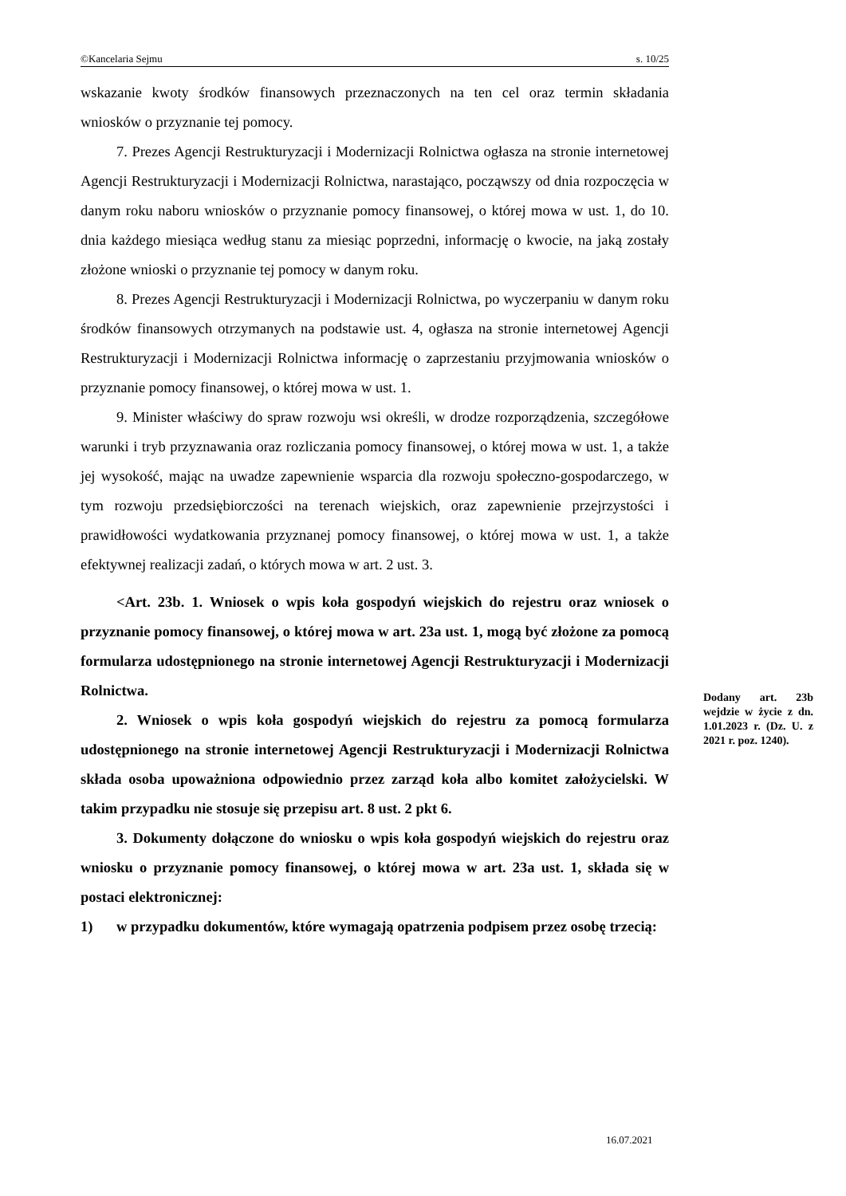©Kancelaria Sejmu s. 10/25
wskazanie kwoty środków finansowych przeznaczonych na ten cel oraz termin składania wniosków o przyznanie tej pomocy.
7. Prezes Agencji Restrukturyzacji i Modernizacji Rolnictwa ogłasza na stronie internetowej Agencji Restrukturyzacji i Modernizacji Rolnictwa, narastająco, począwszy od dnia rozpoczęcia w danym roku naboru wniosków o przyznanie pomocy finansowej, o której mowa w ust. 1, do 10. dnia każdego miesiąca według stanu za miesiąc poprzedni, informację o kwocie, na jaką zostały złożone wnioski o przyznanie tej pomocy w danym roku.
8. Prezes Agencji Restrukturyzacji i Modernizacji Rolnictwa, po wyczerpaniu w danym roku środków finansowych otrzymanych na podstawie ust. 4, ogłasza na stronie internetowej Agencji Restrukturyzacji i Modernizacji Rolnictwa informację o zaprzestaniu przyjmowania wniosków o przyznanie pomocy finansowej, o której mowa w ust. 1.
9. Minister właściwy do spraw rozwoju wsi określi, w drodze rozporządzenia, szczegółowe warunki i tryb przyznawania oraz rozliczania pomocy finansowej, o której mowa w ust. 1, a także jej wysokość, mając na uwadze zapewnienie wsparcia dla rozwoju społeczno-gospodarczego, w tym rozwoju przedsiębiorczości na terenach wiejskich, oraz zapewnienie przejrzystości i prawidłowości wydatkowania przyznanej pomocy finansowej, o której mowa w ust. 1, a także efektywnej realizacji zadań, o których mowa w art. 2 ust. 3.
<Art. 23b. 1. Wniosek o wpis koła gospodyń wiejskich do rejestru oraz wniosek o przyznanie pomocy finansowej, o której mowa w art. 23a ust. 1, mogą być złożone za pomocą formularza udostępnionego na stronie internetowej Agencji Restrukturyzacji i Modernizacji Rolnictwa.
2. Wniosek o wpis koła gospodyń wiejskich do rejestru za pomocą formularza udostępnionego na stronie internetowej Agencji Restrukturyzacji i Modernizacji Rolnictwa składa osoba upoważniona odpowiednio przez zarząd koła albo komitet założycielski. W takim przypadku nie stosuje się przepisu art. 8 ust. 2 pkt 6.
3. Dokumenty dołączone do wniosku o wpis koła gospodyń wiejskich do rejestru oraz wniosku o przyznanie pomocy finansowej, o której mowa w art. 23a ust. 1, składa się w postaci elektronicznej:
1) w przypadku dokumentów, które wymagają opatrzenia podpisem przez osobę trzecią:
Dodany art. 23b wejdzie w życie z dn. 1.01.2023 r. (Dz. U. z 2021 r. poz. 1240).
16.07.2021